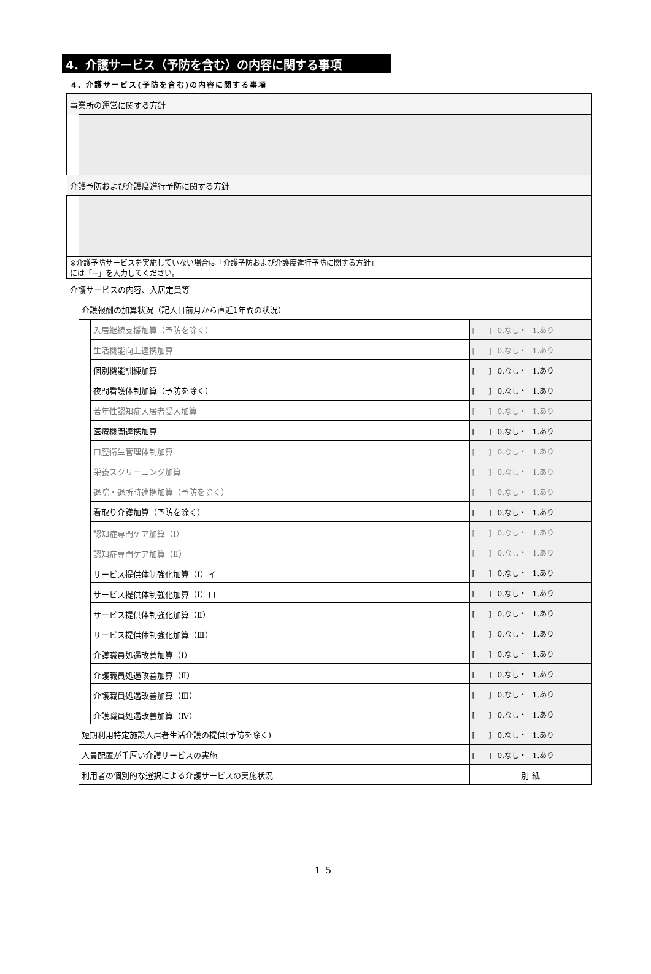4．介護サービス（予防を含む）の内容に関する事項
4．介護サービス(予防を含む)の内容に関する事項
| 事業所の運営に関する方針 | | | |
| 介護予防および介護度進行予防に関する方針 | | | |
| ※介護予防サービスを実施していない場合は「介護予防および介護度進行予防に関する方針」 には「−」を入力してください。 | | | |
| 介護サービスの内容、入居定員等 | | | |
| | 介護報酬の加算状況（記入日前月から直近1年間の状況） | | |
| | | 入居継続支援加算（予防を除く） | [ ] 0.なし・ 1.あり |
| | | 生活機能向上連携加算 | [ ] 0.なし・ 1.あり |
| | | 個別機能訓練加算 | [ ] 0.なし・ 1.あり |
| | | 夜間看護体制加算（予防を除く） | [ ] 0.なし・ 1.あり |
| | | 若年性認知症入居者受入加算 | [ ] 0.なし・ 1.あり |
| | | 医療機関連携加算 | [ ] 0.なし・ 1.あり |
| | | 口腔衛生管理体制加算 | [ ] 0.なし・ 1.あり |
| | | 栄養スクリーニング加算 | [ ] 0.なし・ 1.あり |
| | | 退院・退所時連携加算（予防を除く） | [ ] 0.なし・ 1.あり |
| | | 看取り介護加算（予防を除く） | [ ] 0.なし・ 1.あり |
| | | 認知症専門ケア加算（Ⅰ） | [ ] 0.なし・ 1.あり |
| | | 認知症専門ケア加算（Ⅱ） | [ ] 0.なし・ 1.あり |
| | | サービス提供体制強化加算（Ⅰ）イ | [ ] 0.なし・ 1.あり |
| | | サービス提供体制強化加算（Ⅰ）ロ | [ ] 0.なし・ 1.あり |
| | | サービス提供体制強化加算（Ⅱ） | [ ] 0.なし・ 1.あり |
| | | サービス提供体制強化加算（Ⅲ） | [ ] 0.なし・ 1.あり |
| | | 介護職員処遇改善加算（Ⅰ） | [ ] 0.なし・ 1.あり |
| | | 介護職員処遇改善加算（Ⅱ） | [ ] 0.なし・ 1.あり |
| | | 介護職員処遇改善加算（Ⅲ） | [ ] 0.なし・ 1.あり |
| | | 介護職員処遇改善加算（Ⅳ） | [ ] 0.なし・ 1.あり |
| | 短期利用特定施設入居者生活介護の提供(予防を除く) | | [ ] 0.なし・ 1.あり |
| | 人員配置が手厚い介護サービスの実施 | | [ ] 0.なし・ 1.あり |
| | 利用者の個別的な選択による介護サービスの実施状況 | | 別 紙 |
15